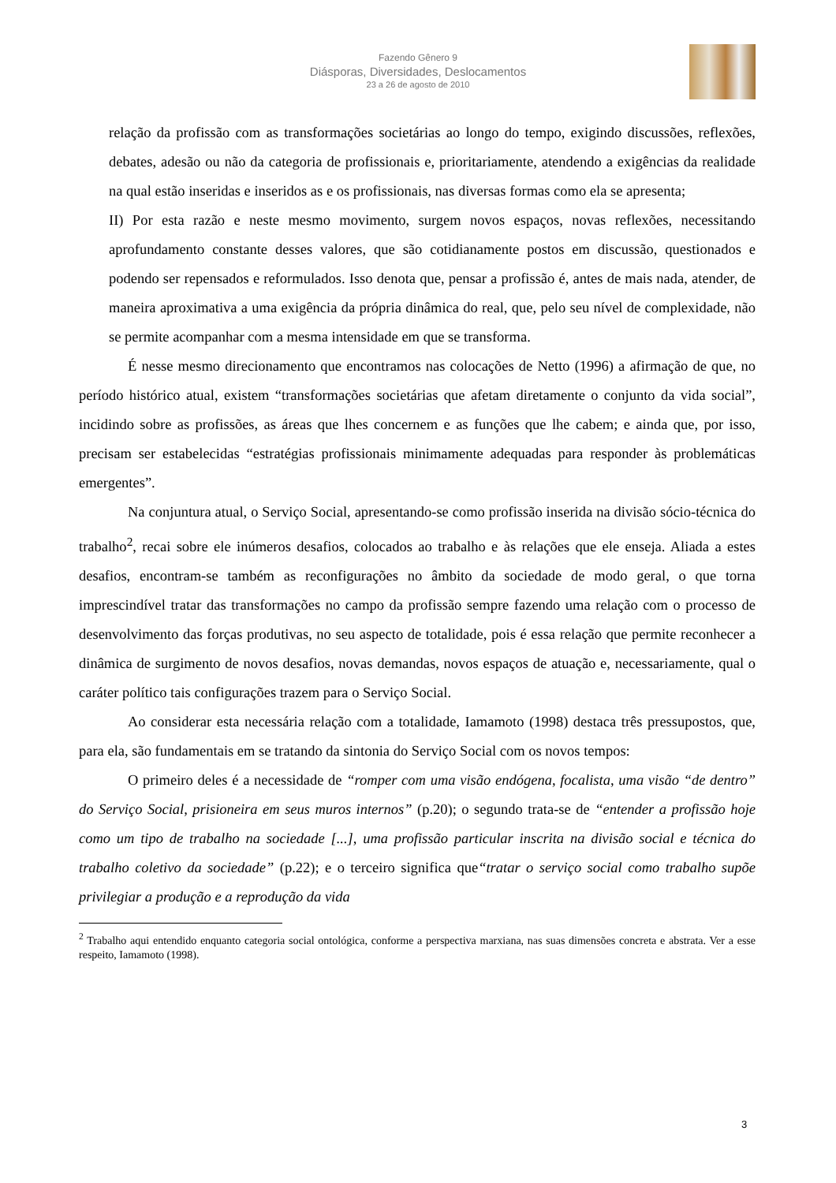Fazendo Gênero 9
Diásporas, Diversidades, Deslocamentos
23 a 26 de agosto de 2010
relação da profissão com as transformações societárias ao longo do tempo, exigindo discussões, reflexões, debates, adesão ou não da categoria de profissionais e, prioritariamente, atendendo a exigências da realidade na qual estão inseridas e inseridos as e os profissionais, nas diversas formas como ela se apresenta;
II) Por esta razão e neste mesmo movimento, surgem novos espaços, novas reflexões, necessitando aprofundamento constante desses valores, que são cotidianamente postos em discussão, questionados e podendo ser repensados e reformulados. Isso denota que, pensar a profissão é, antes de mais nada, atender, de maneira aproximativa a uma exigência da própria dinâmica do real, que, pelo seu nível de complexidade, não se permite acompanhar com a mesma intensidade em que se transforma.
É nesse mesmo direcionamento que encontramos nas colocações de Netto (1996) a afirmação de que, no período histórico atual, existem “transformações societárias que afetam diretamente o conjunto da vida social”, incidindo sobre as profissões, as áreas que lhes concernem e as funções que lhe cabem; e ainda que, por isso, precisam ser estabelecidas “estratégias profissionais minimamente adequadas para responder às problemáticas emergentes”.
Na conjuntura atual, o Serviço Social, apresentando-se como profissão inserida na divisão sócio-técnica do trabalho<sup>2</sup>, recai sobre ele inúmeros desafios, colocados ao trabalho e às relações que ele enseja. Aliada a estes desafios, encontram-se também as reconfigurações no âmbito da sociedade de modo geral, o que torna imprescindível tratar das transformações no campo da profissão sempre fazendo uma relação com o processo de desenvolvimento das forças produtivas, no seu aspecto de totalidade, pois é essa relação que permite reconhecer a dinâmica de surgimento de novos desafios, novas demandas, novos espaços de atuação e, necessariamente, qual o caráter político tais configurações trazem para o Serviço Social.
Ao considerar esta necessária relação com a totalidade, Iamamoto (1998) destaca três pressupostos, que, para ela, são fundamentais em se tratando da sintonia do Serviço Social com os novos tempos:
O primeiro deles é a necessidade de “romper com uma visão endógena, focalista, uma visão “de dentro” do Serviço Social, prisioneira em seus muros internos” (p.20); o segundo trata-se de “entender a profissão hoje como um tipo de trabalho na sociedade [...], uma profissão particular inscrita na divisão social e técnica do trabalho coletivo da sociedade” (p.22); e o terceiro significa que“tratar o serviço social como trabalho supõe privilegiar a produção e a reprodução da vida
<sup>2</sup> Trabalho aqui entendido enquanto categoria social ontológica, conforme a perspectiva marxiana, nas suas dimensões concreta e abstrata. Ver a esse respeito, Iamamoto (1998).
3